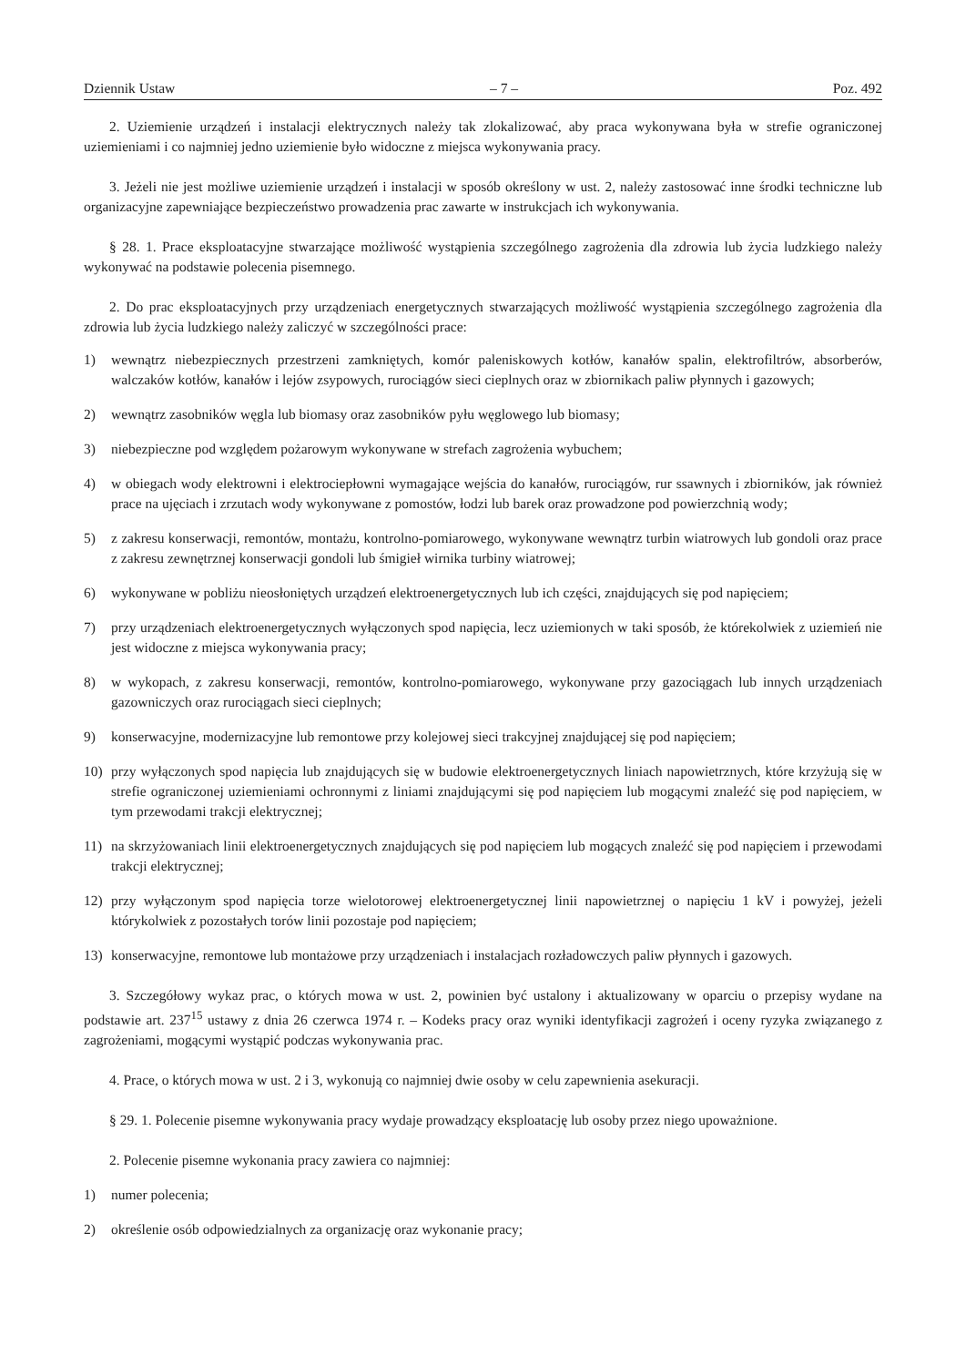Dziennik Ustaw – 7 – Poz. 492
2. Uziemienie urządzeń i instalacji elektrycznych należy tak zlokalizować, aby praca wykonywana była w strefie ograniczonej uziemieniami i co najmniej jedno uziemienie było widoczne z miejsca wykonywania pracy.
3. Jeżeli nie jest możliwe uziemienie urządzeń i instalacji w sposób określony w ust. 2, należy zastosować inne środki techniczne lub organizacyjne zapewniające bezpieczeństwo prowadzenia prac zawarte w instrukcjach ich wykonywania.
§ 28. 1. Prace eksploatacyjne stwarzające możliwość wystąpienia szczególnego zagrożenia dla zdrowia lub życia ludzkiego należy wykonywać na podstawie polecenia pisemnego.
2. Do prac eksploatacyjnych przy urządzeniach energetycznych stwarzających możliwość wystąpienia szczególnego zagrożenia dla zdrowia lub życia ludzkiego należy zaliczyć w szczególności prace:
1) wewnątrz niebezpiecznych przestrzeni zamkniętych, komór paleniskowych kotłów, kanałów spalin, elektrofiltrów, absorberów, walczaków kotłów, kanałów i lejów zsypowych, rurociągów sieci cieplnych oraz w zbiornikach paliw płynnych i gazowych;
2) wewnątrz zasobników węgla lub biomasy oraz zasobników pyłu węglowego lub biomasy;
3) niebezpieczne pod względem pożarowym wykonywane w strefach zagrożenia wybuchem;
4) w obiegach wody elektrowni i elektrociepłowni wymagające wejścia do kanałów, rurociągów, rur ssawnych i zbiorników, jak również prace na ujęciach i zrzutach wody wykonywane z pomostów, łodzi lub barek oraz prowadzone pod powierzchnią wody;
5) z zakresu konserwacji, remontów, montażu, kontrolno-pomiarowego, wykonywane wewnątrz turbin wiatrowych lub gondoli oraz prace z zakresu zewnętrznej konserwacji gondoli lub śmigieł wirnika turbiny wiatrowej;
6) wykonywane w pobliżu nieosłoniętych urządzeń elektroenergetycznych lub ich części, znajdujących się pod napięciem;
7) przy urządzeniach elektroenergetycznych wyłączonych spod napięcia, lecz uziemionych w taki sposób, że którekolwiek z uziemień nie jest widoczne z miejsca wykonywania pracy;
8) w wykopach, z zakresu konserwacji, remontów, kontrolno-pomiarowego, wykonywane przy gazociągach lub innych urządzeniach gazowniczych oraz rurociągach sieci cieplnych;
9) konserwacyjne, modernizacyjne lub remontowe przy kolejowej sieci trakcyjnej znajdującej się pod napięciem;
10) przy wyłączonych spod napięcia lub znajdujących się w budowie elektroenergetycznych liniach napowietrznych, które krzyżują się w strefie ograniczonej uziemieniami ochronnymi z liniami znajdującymi się pod napięciem lub mogącymi znaleźć się pod napięciem, w tym przewodami trakcji elektrycznej;
11) na skrzyżowaniach linii elektroenergetycznych znajdujących się pod napięciem lub mogących znaleźć się pod napięciem i przewodami trakcji elektrycznej;
12) przy wyłączonym spod napięcia torze wielotorowej elektroenergetycznej linii napowietrznej o napięciu 1 kV i powyżej, jeżeli którykolwiek z pozostałych torów linii pozostaje pod napięciem;
13) konserwacyjne, remontowe lub montażowe przy urządzeniach i instalacjach rozładowczych paliw płynnych i gazowych.
3. Szczegółowy wykaz prac, o których mowa w ust. 2, powinien być ustalony i aktualizowany w oparciu o przepisy wydane na podstawie art. 237<sup>15</sup> ustawy z dnia 26 czerwca 1974 r. – Kodeks pracy oraz wyniki identyfikacji zagrożeń i oceny ryzyka związanego z zagrożeniami, mogącymi wystąpić podczas wykonywania prac.
4. Prace, o których mowa w ust. 2 i 3, wykonują co najmniej dwie osoby w celu zapewnienia asekuracji.
§ 29. 1. Polecenie pisemne wykonywania pracy wydaje prowadzący eksploatację lub osoby przez niego upoważnione.
2. Polecenie pisemne wykonania pracy zawiera co najmniej:
1) numer polecenia;
2) określenie osób odpowiedzialnych za organizację oraz wykonanie pracy;